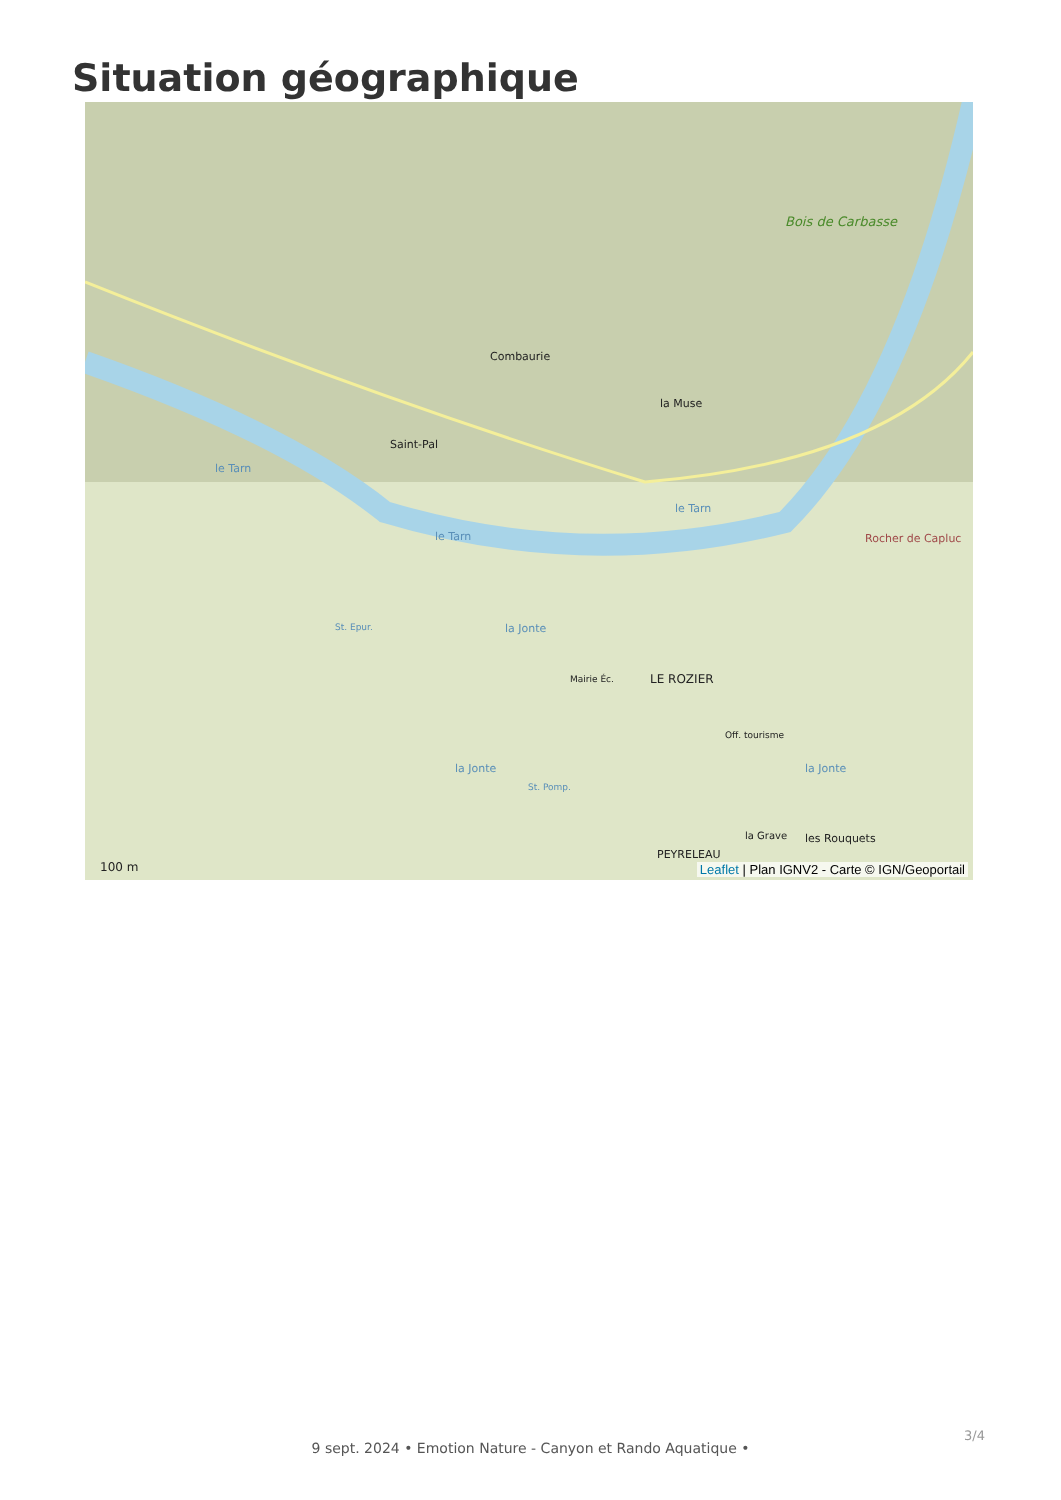Situation géographique
Bois de Carbasse
Combaurie
la Muse
Saint-Pal
le Tarn
le Tarn
le Tarn
Rocher de Capluc
LE ROZIER Mairie Éc.
Off. tourisme
St. Epur. la Jonte
la Jonte la Jonte
St. Pomp.
la Grave les Rouquets
PEYRELEAU
100 m
Leaflet | Plan IGNV2 - Carte © IGN/Geoportail
3/4
9 sept. 2024 • Emotion Nature - Canyon et Rando Aquatique •